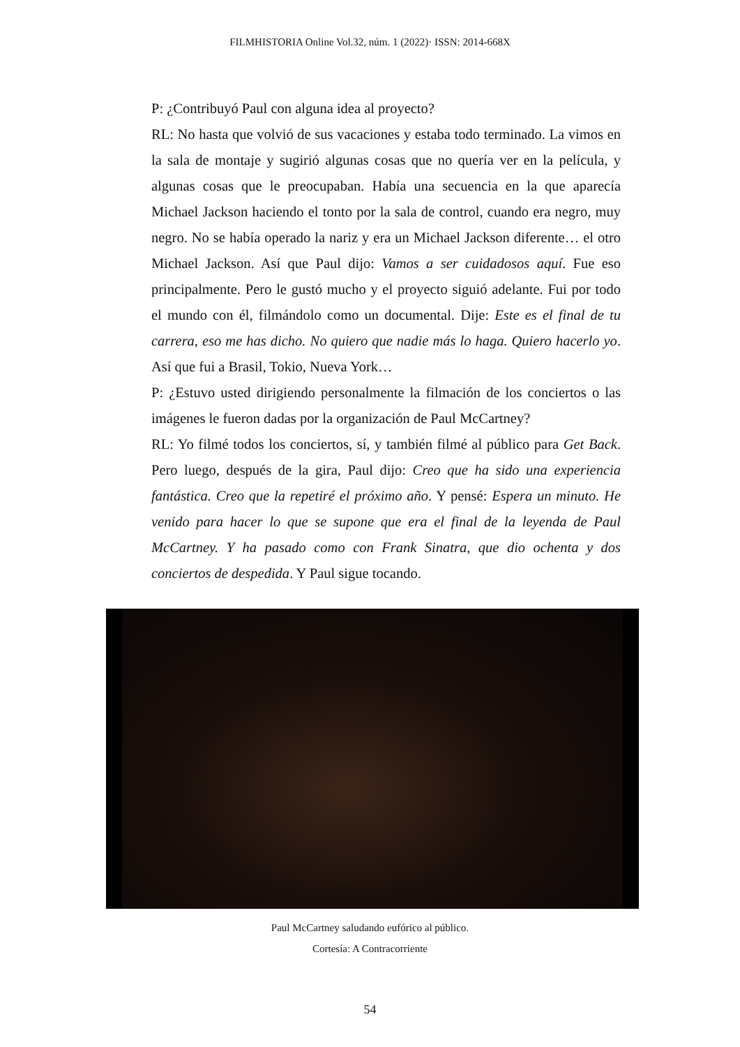FILMHISTORIA Online Vol.32, núm. 1 (2022)· ISSN: 2014-668X
P: ¿Contribuyó Paul con alguna idea al proyecto?
RL: No hasta que volvió de sus vacaciones y estaba todo terminado. La vimos en la sala de montaje y sugirió algunas cosas que no quería ver en la película, y algunas cosas que le preocupaban. Había una secuencia en la que aparecía Michael Jackson haciendo el tonto por la sala de control, cuando era negro, muy negro. No se había operado la nariz y era un Michael Jackson diferente… el otro Michael Jackson. Así que Paul dijo: Vamos a ser cuidadosos aquí. Fue eso principalmente. Pero le gustó mucho y el proyecto siguió adelante. Fui por todo el mundo con él, filmándolo como un documental. Dije: Este es el final de tu carrera, eso me has dicho. No quiero que nadie más lo haga. Quiero hacerlo yo. Así que fui a Brasil, Tokio, Nueva York…
P: ¿Estuvo usted dirigiendo personalmente la filmación de los conciertos o las imágenes le fueron dadas por la organización de Paul McCartney?
RL: Yo filmé todos los conciertos, sí, y también filmé al público para Get Back. Pero luego, después de la gira, Paul dijo: Creo que ha sido una experiencia fantástica. Creo que la repetiré el próximo año. Y pensé: Espera un minuto. He venido para hacer lo que se supone que era el final de la leyenda de Paul McCartney. Y ha pasado como con Frank Sinatra, que dio ochenta y dos conciertos de despedida. Y Paul sigue tocando.
Paul McCartney saludando eufórico al público.
Cortesía: A Contracorriente
54